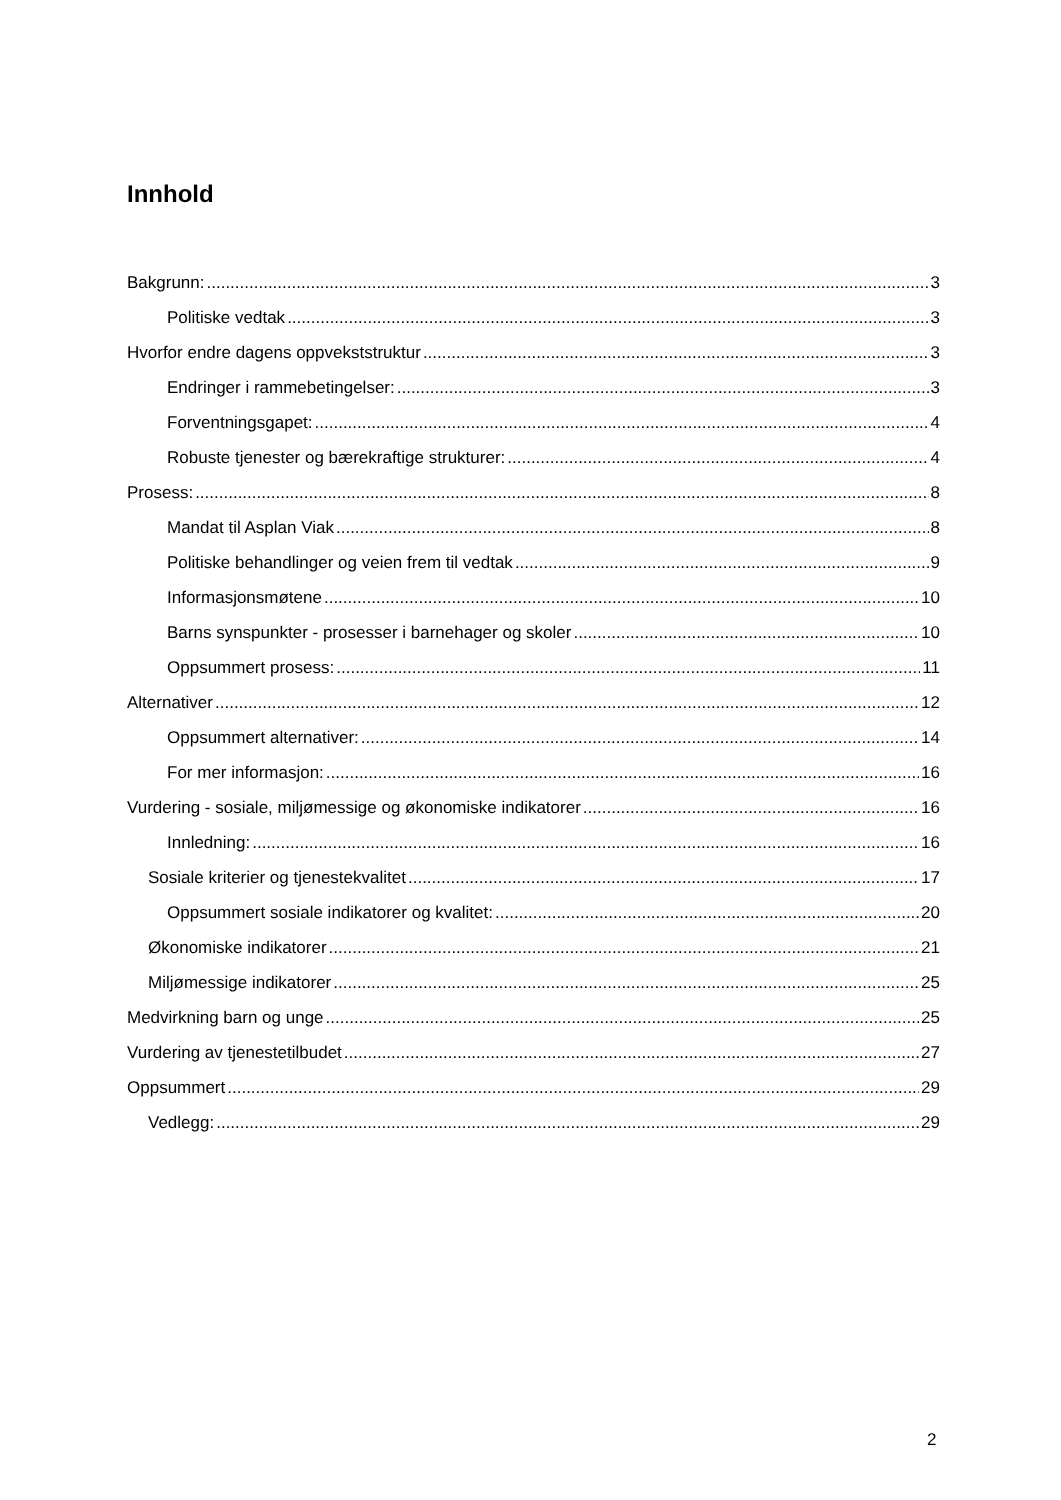Innhold
Bakgrunn: 3
Politiske vedtak 3
Hvorfor endre dagens oppvekststruktur 3
Endringer i rammebetingelser: 3
Forventningsgapet: 4
Robuste tjenester og bærekraftige strukturer: 4
Prosess: 8
Mandat til Asplan Viak 8
Politiske behandlinger og veien frem til vedtak 9
Informasjonsmøtene 10
Barns synspunkter - prosesser i barnehager og skoler 10
Oppsummert prosess: 11
Alternativer 12
Oppsummert alternativer: 14
For mer informasjon: 16
Vurdering - sosiale, miljømessige og økonomiske indikatorer 16
Innledning: 16
Sosiale kriterier og tjenestekvalitet 17
Oppsummert sosiale indikatorer og kvalitet: 20
Økonomiske indikatorer 21
Miljømessige indikatorer 25
Medvirkning barn og unge 25
Vurdering av tjenestetilbudet 27
Oppsummert 29
Vedlegg: 29
2